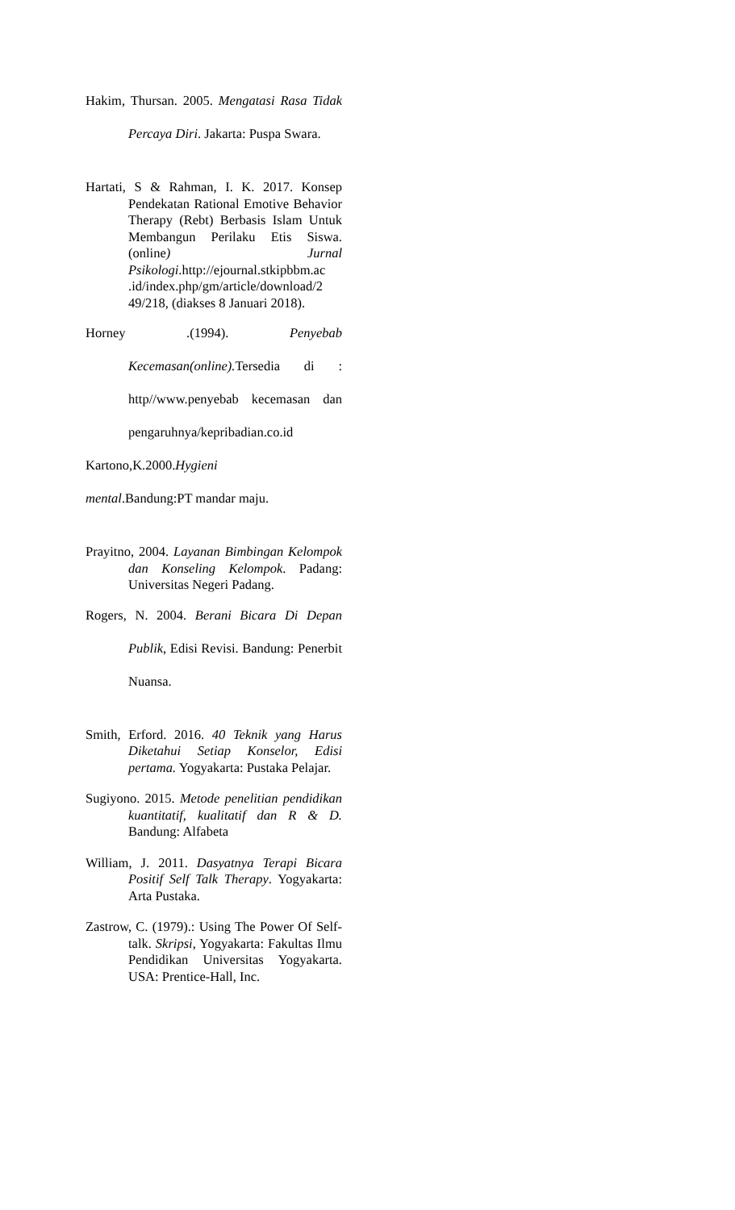Hakim, Thursan. 2005. Mengatasi Rasa Tidak Percaya Diri. Jakarta: Puspa Swara.
Hartati, S & Rahman, I. K. 2017. Konsep Pendekatan Rational Emotive Behavior Therapy (Rebt) Berbasis Islam Untuk Membangun Perilaku Etis Siswa. (online) Jurnal Psikologi.http://ejournal.stkipbbm.ac .id/index.php/gm/article/download/2 49/218, (diakses 8 Januari 2018).
Horney .(1994). Penyebab Kecemasan(online). Tersedia di : http//www.penyebab kecemasan dan pengaruhnya/kepribadian.co.id
Kartono,K.2000.Hygieni
mental.Bandung:PT mandar maju.
Prayitno, 2004. Layanan Bimbingan Kelompok dan Konseling Kelompok. Padang: Universitas Negeri Padang.
Rogers, N. 2004. Berani Bicara Di Depan Publik, Edisi Revisi. Bandung: Penerbit Nuansa.
Smith, Erford. 2016. 40 Teknik yang Harus Diketahui Setiap Konselor, Edisi pertama. Yogyakarta: Pustaka Pelajar.
Sugiyono. 2015. Metode penelitian pendidikan kuantitatif, kualitatif dan R & D. Bandung: Alfabeta
William, J. 2011. Dasyatnya Terapi Bicara Positif Self Talk Therapy. Yogyakarta: Arta Pustaka.
Zastrow, C. (1979).: Using The Power Of Self-talk. Skripsi, Yogyakarta: Fakultas Ilmu Pendidikan Universitas Yogyakarta. USA: Prentice-Hall, Inc.